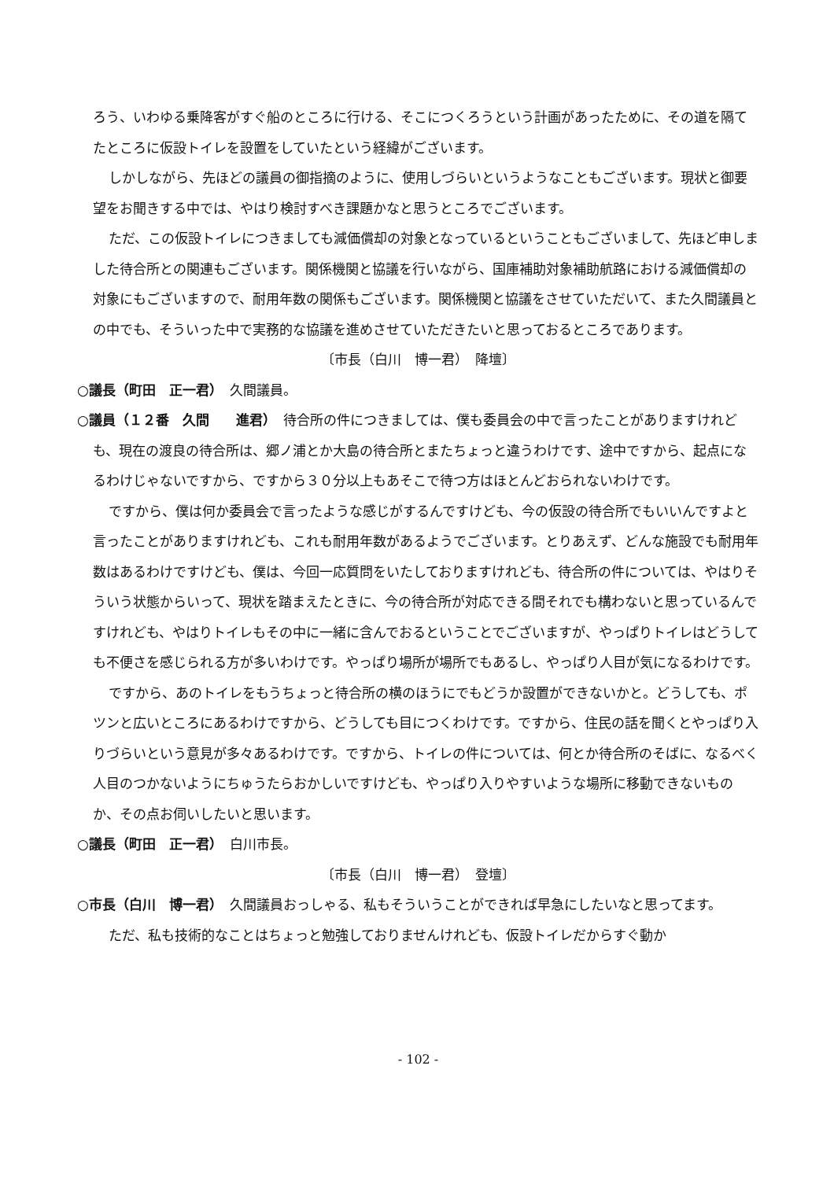ろう、いわゆる乗降客がすぐ船のところに行ける、そこにつくろうという計画があったために、その道を隔てたところに仮設トイレを設置をしていたという経緯がございます。
しかしながら、先ほどの議員の御指摘のように、使用しづらいというようなこともございます。現状と御要望をお聞きする中では、やはり検討すべき課題かなと思うところでございます。
ただ、この仮設トイレにつきましても減価償却の対象となっているということもございまして、先ほど申しました待合所との関連もございます。関係機関と協議を行いながら、国庫補助対象補助航路における減価償却の対象にもございますので、耐用年数の関係もございます。関係機関と協議をさせていただいて、また久間議員との中でも、そういった中で実務的な協議を進めさせていただきたいと思っておるところであります。
〔市長（白川　博一君）　降壇〕
○議長（町田　正一君）　久間議員。
○議員（１２番　久間　　進君）　待合所の件につきましては、僕も委員会の中で言ったことがありますけれども、現在の渡良の待合所は、郷ノ浦とか大島の待合所とまたちょっと違うわけです、途中ですから、起点になるわけじゃないですから、ですから３０分以上もあそこで待つ方はほとんどおられないわけです。
ですから、僕は何か委員会で言ったような感じがするんですけども、今の仮設の待合所でもいいんですよと言ったことがありますけれども、これも耐用年数があるようでございます。とりあえず、どんな施設でも耐用年数はあるわけですけども、僕は、今回一応質問をいたしておりますけれども、待合所の件については、やはりそういう状態からいって、現状を踏まえたときに、今の待合所が対応できる間それでも構わないと思っているんですけれども、やはりトイレもその中に一緒に含んでおるということでございますが、やっぱりトイレはどうしても不便さを感じられる方が多いわけです。やっぱり場所が場所でもあるし、やっぱり人目が気になるわけです。
ですから、あのトイレをもうちょっと待合所の横のほうにでもどうか設置ができないかと。どうしても、ポツンと広いところにあるわけですから、どうしても目につくわけです。ですから、住民の話を聞くとやっぱり入りづらいという意見が多々あるわけです。ですから、トイレの件については、何とか待合所のそばに、なるべく人目のつかないようにちゅうたらおかしいですけども、やっぱり入りやすいような場所に移動できないものか、その点お伺いしたいと思います。
○議長（町田　正一君）　白川市長。
〔市長（白川　博一君）　登壇〕
○市長（白川　博一君）　久間議員おっしゃる、私もそういうことができれば早急にしたいなと思ってます。
ただ、私も技術的なことはちょっと勉強しておりませんけれども、仮設トイレだからすぐ動か
- 102 -